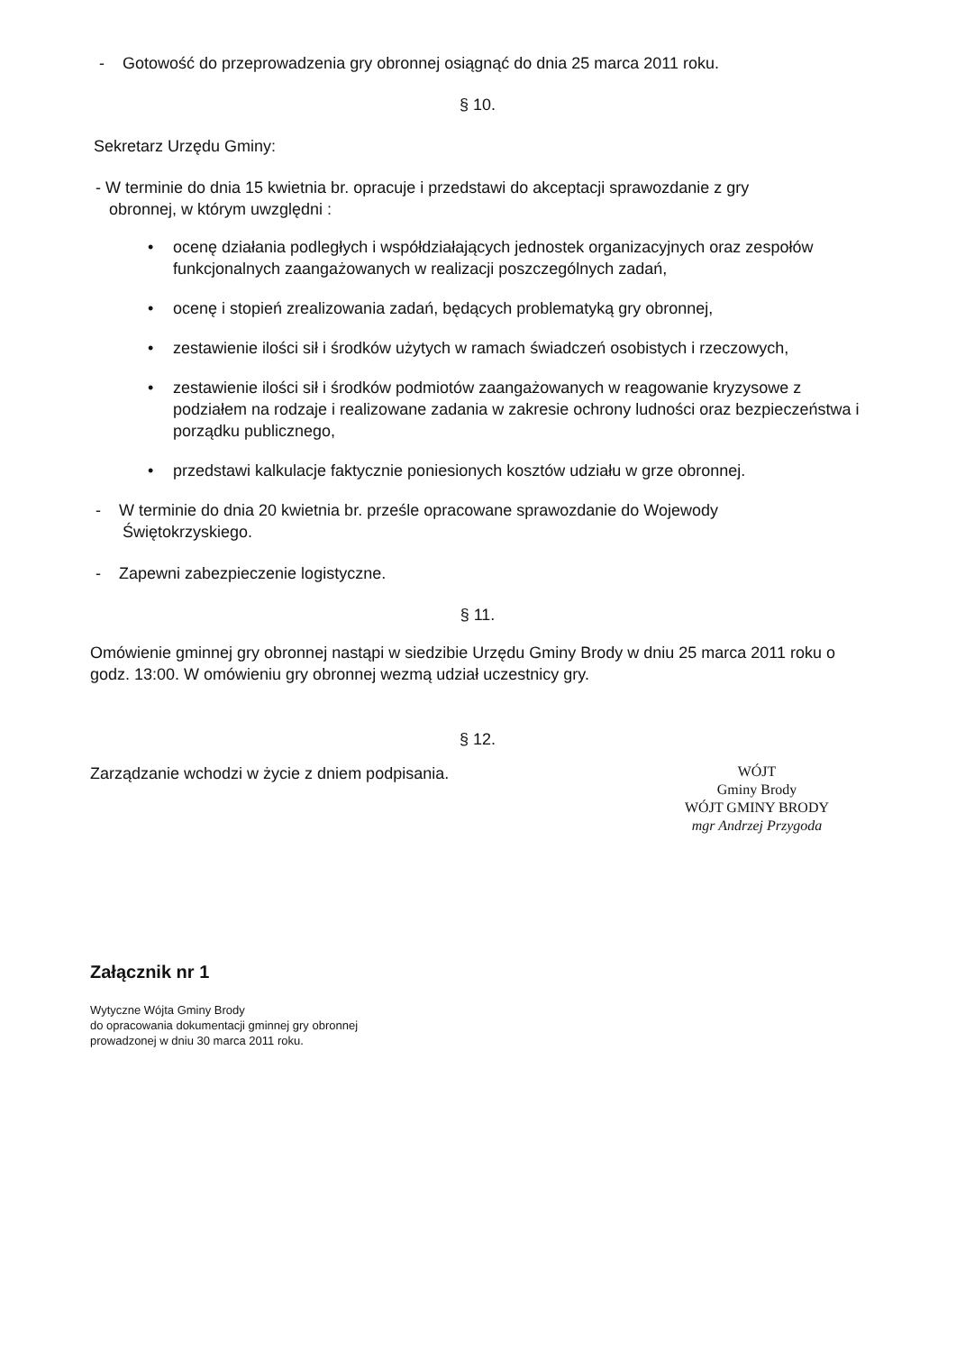- Gotowość do przeprowadzenia gry obronnej osiągnąć do dnia 25 marca 2011 roku.
§ 10.
Sekretarz Urzędu Gminy:
- W terminie do dnia 15 kwietnia br. opracuje i przedstawi do akceptacji sprawozdanie z gry
obronnej, w którym uwzględni :
• ocenę działania podległych i współdziałających jednostek organizacyjnych oraz zespołów funkcjonalnych zaangażowanych w realizacji poszczególnych zadań,
• ocenę i stopień zrealizowania zadań, będących problematyką gry obronnej,
• zestawienie ilości sił i środków użytych w ramach świadczeń osobistych i rzeczowych,
• zestawienie ilości sił i środków podmiotów zaangażowanych w reagowanie kryzysowe z podziałem na rodzaje i realizowane zadania w zakresie ochrony ludności oraz bezpieczeństwa i porządku publicznego,
• przedstawi kalkulacje faktycznie poniesionych kosztów udziału w grze obronnej.
- W terminie do dnia 20 kwietnia br. prześle opracowane sprawozdanie do Wojewody
Świętokrzyskiego.
- Zapewni zabezpieczenie logistyczne.
§ 11.
Omówienie gminnej gry obronnej nastąpi w siedzibie Urzędu Gminy Brody w dniu 25 marca 2011 roku o godz. 13:00. W omówieniu gry obronnej wezmą udział uczestnicy gry.
§ 12.
Zarządzanie wchodzi w życie z dniem podpisania.
WÓJT
Gminy Brody
WÓJT GMINY BRODY
mgr Andrzej Przygoda
Załącznik nr 1
Wytyczne Wójta Gminy Brody
do opracowania dokumentacji gminnej gry obronnej
prowadzonej w dniu 30 marca 2011 roku.